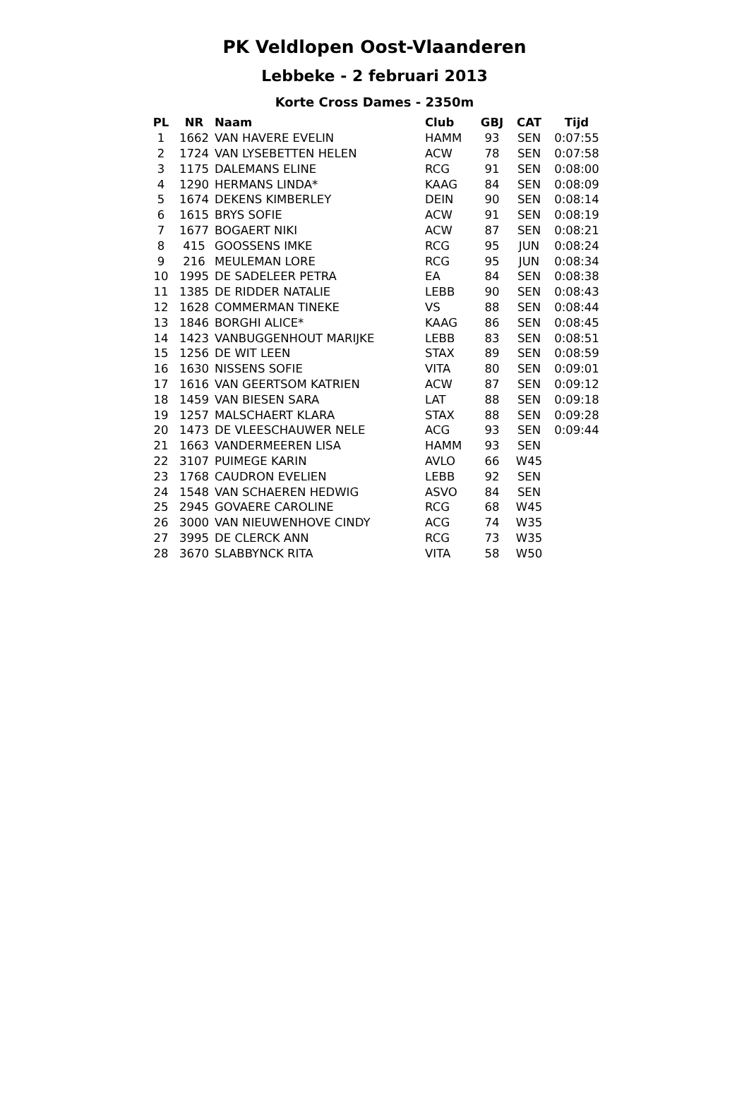PK Veldlopen Oost-Vlaanderen
Lebbeke - 2 februari 2013
Korte Cross Dames - 2350m
| PL | NR | Naam | Club | GBJ | CAT | Tijd |
| --- | --- | --- | --- | --- | --- | --- |
| 1 | 1662 | VAN HAVERE EVELIN | HAMM | 93 | SEN | 0:07:55 |
| 2 | 1724 | VAN LYSEBETTEN HELEN | ACW | 78 | SEN | 0:07:58 |
| 3 | 1175 | DALEMANS ELINE | RCG | 91 | SEN | 0:08:00 |
| 4 | 1290 | HERMANS LINDA* | KAAG | 84 | SEN | 0:08:09 |
| 5 | 1674 | DEKENS KIMBERLEY | DEIN | 90 | SEN | 0:08:14 |
| 6 | 1615 | BRYS SOFIE | ACW | 91 | SEN | 0:08:19 |
| 7 | 1677 | BOGAERT NIKI | ACW | 87 | SEN | 0:08:21 |
| 8 | 415 | GOOSSENS IMKE | RCG | 95 | JUN | 0:08:24 |
| 9 | 216 | MEULEMAN LORE | RCG | 95 | JUN | 0:08:34 |
| 10 | 1995 | DE SADELEER PETRA | EA | 84 | SEN | 0:08:38 |
| 11 | 1385 | DE RIDDER NATALIE | LEBB | 90 | SEN | 0:08:43 |
| 12 | 1628 | COMMERMAN TINEKE | VS | 88 | SEN | 0:08:44 |
| 13 | 1846 | BORGHI ALICE* | KAAG | 86 | SEN | 0:08:45 |
| 14 | 1423 | VANBUGGENHOUT MARIJKE | LEBB | 83 | SEN | 0:08:51 |
| 15 | 1256 | DE WIT LEEN | STAX | 89 | SEN | 0:08:59 |
| 16 | 1630 | NISSENS SOFIE | VITA | 80 | SEN | 0:09:01 |
| 17 | 1616 | VAN GEERTSOM KATRIEN | ACW | 87 | SEN | 0:09:12 |
| 18 | 1459 | VAN BIESEN SARA | LAT | 88 | SEN | 0:09:18 |
| 19 | 1257 | MALSCHAERT KLARA | STAX | 88 | SEN | 0:09:28 |
| 20 | 1473 | DE VLEESCHAUWER NELE | ACG | 93 | SEN | 0:09:44 |
| 21 | 1663 | VANDERMEEREN LISA | HAMM | 93 | SEN | |
| 22 | 3107 | PUIMEGE KARIN | AVLO | 66 | W45 | |
| 23 | 1768 | CAUDRON EVELIEN | LEBB | 92 | SEN | |
| 24 | 1548 | VAN SCHAEREN HEDWIG | ASVO | 84 | SEN | |
| 25 | 2945 | GOVAERE CAROLINE | RCG | 68 | W45 | |
| 26 | 3000 | VAN NIEUWENHOVE CINDY | ACG | 74 | W35 | |
| 27 | 3995 | DE CLERCK ANN | RCG | 73 | W35 | |
| 28 | 3670 | SLABBYNCK RITA | VITA | 58 | W50 | |